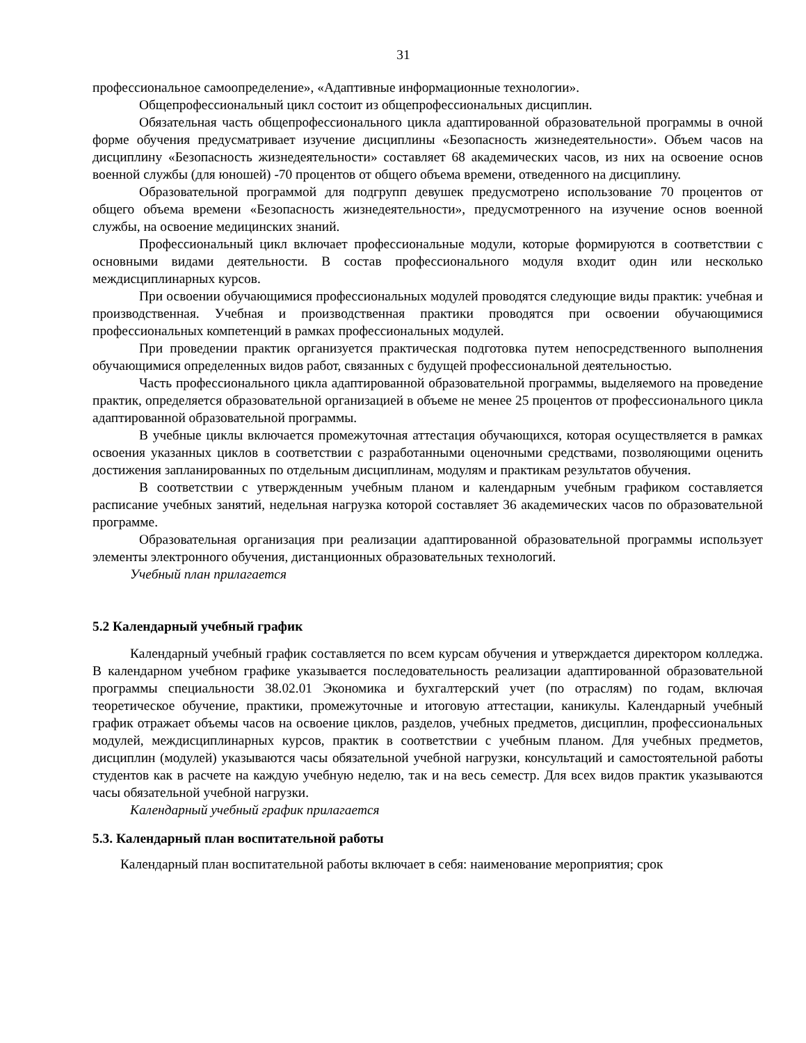31
профессиональное самоопределение», «Адаптивные информационные технологии».
Общепрофессиональный цикл состоит из общепрофессиональных дисциплин.
Обязательная часть общепрофессионального цикла адаптированной образовательной программы в очной форме обучения предусматривает изучение дисциплины «Безопасность жизнедеятельности». Объем часов на дисциплину «Безопасность жизнедеятельности» составляет 68 академических часов, из них на освоение основ военной службы (для юношей) -70 процентов от общего объема времени, отведенного на дисциплину.
Образовательной программой для подгрупп девушек предусмотрено использование 70 процентов от общего объема времени «Безопасность жизнедеятельности», предусмотренного на изучение основ военной службы, на освоение медицинских знаний.
Профессиональный цикл включает профессиональные модули, которые формируются в соответствии с основными видами деятельности. В состав профессионального модуля входит один или несколько междисциплинарных курсов.
При освоении обучающимися профессиональных модулей проводятся следующие виды практик: учебная и производственная. Учебная и производственная практики проводятся при освоении обучающимися профессиональных компетенций в рамках профессиональных модулей.
При проведении практик организуется практическая подготовка путем непосредственного выполнения обучающимися определенных видов работ, связанных с будущей профессиональной деятельностью.
Часть профессионального цикла адаптированной образовательной программы, выделяемого на проведение практик, определяется образовательной организацией в объеме не менее 25 процентов от профессионального цикла адаптированной образовательной программы.
В учебные циклы включается промежуточная аттестация обучающихся, которая осуществляется в рамках освоения указанных циклов в соответствии с разработанными оценочными средствами, позволяющими оценить достижения запланированных по отдельным дисциплинам, модулям и практикам результатов обучения.
В соответствии с утвержденным учебным планом и календарным учебным графиком составляется расписание учебных занятий, недельная нагрузка которой составляет 36 академических часов по образовательной программе.
Образовательная организация при реализации адаптированной образовательной программы использует элементы электронного обучения, дистанционных образовательных технологий.
Учебный план прилагается
5.2 Календарный учебный график
Календарный учебный график составляется по всем курсам обучения и утверждается директором колледжа. В календарном учебном графике указывается последовательность реализации адаптированной образовательной программы специальности 38.02.01 Экономика и бухгалтерский учет (по отраслям) по годам, включая теоретическое обучение, практики, промежуточные и итоговую аттестации, каникулы. Календарный учебный график отражает объемы часов на освоение циклов, разделов, учебных предметов, дисциплин, профессиональных модулей, междисциплинарных курсов, практик в соответствии с учебным планом. Для учебных предметов, дисциплин (модулей) указываются часы обязательной учебной нагрузки, консультаций и самостоятельной работы студентов как в расчете на каждую учебную неделю, так и на весь семестр. Для всех видов практик указываются часы обязательной учебной нагрузки.
Календарный учебный график прилагается
5.3. Календарный план воспитательной работы
Календарный план воспитательной работы включает в себя: наименование мероприятия; срок